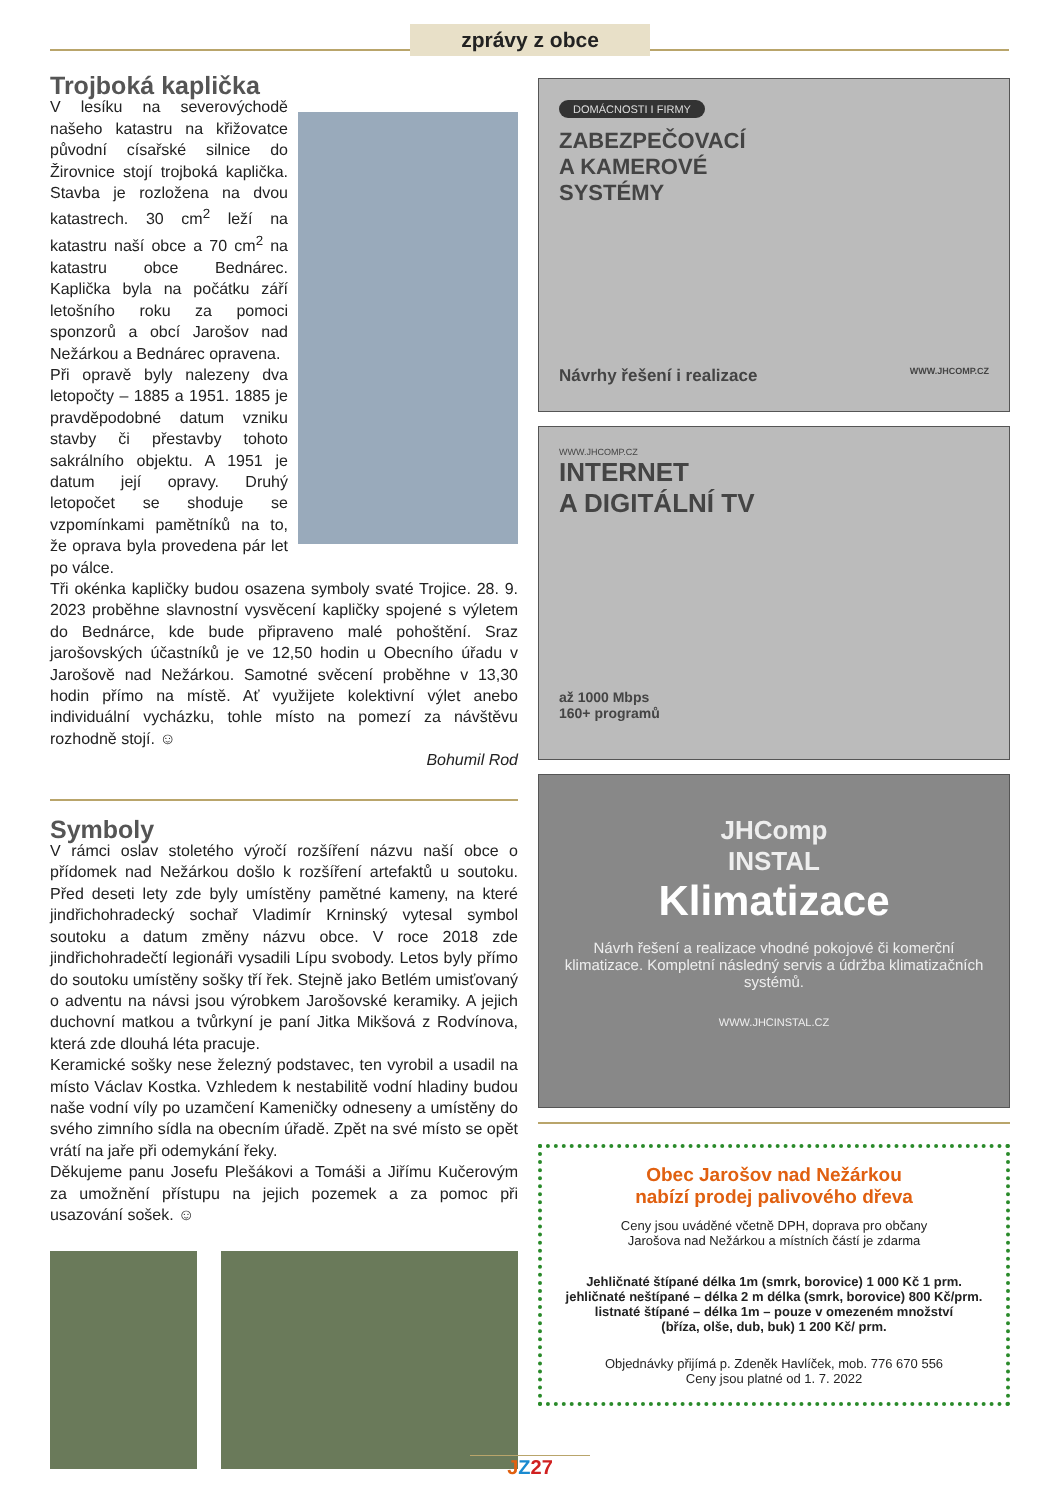zprávy z obce
Trojboká kaplička
V lesíku na severovýchodě našeho katastru na křižovatce původní císařské silnice do Žirovnice stojí trojboká kaplička. Stavba je rozložena na dvou katastrech. 30 cm<sup>2</sup> leží na katastru naší obce a 70 cm<sup>2</sup> na katastru obce Bednárec. Kaplička byla na počátku září letošního roku za pomoci sponzorů a obcí Jarošov nad Nežárkou a Bednárec opravena.
Při opravě byly nalezeny dva letopočty – 1885 a 1951. 1885 je pravděpodobné datum vzniku stavby či přestavby tohoto sakrálního objektu. A 1951 je datum její opravy. Druhý letopočet se shoduje se vzpomínkami pamětníků na to, že oprava byla provedena pár let po válce.
Tři okénka kapličky budou osazena symboly svaté Trojice. 28. 9. 2023 proběhne slavnostní vysvěcení kapličky spojené s výletem do Bednárce, kde bude připraveno malé pohoštění. Sraz jarošovských účastníků je ve 12,50 hodin u Obecního úřadu v Jarošově nad Nežárkou. Samotné svěcení proběhne v 13,30 hodin přímo na místě. Ať využijete kolektivní výlet anebo individuální vycházku, tohle místo na pomezí za návštěvu rozhodně stojí. ☺
Bohumil Rod
Symboly
V rámci oslav stoletého výročí rozšíření názvu naší obce o přídomek nad Nežárkou došlo k rozšíření artefaktů u soutoku. Před deseti lety zde byly umístěny pamětné kameny, na které jindřichohradecký sochař Vladimír Krninský vytesal symbol soutoku a datum změny názvu obce. V roce 2018 zde jindřichohradečtí legionáři vysadili Lípu svobody. Letos byly přímo do soutoku umístěny sošky tří řek. Stejně jako Betlém umisťovaný o adventu na návsi jsou výrobkem Jarošovské keramiky. A jejich duchovní matkou a tvůrkyní je paní Jitka Mikšová z Rodvínova, která zde dlouhá léta pracuje.
Keramické sošky nese železný podstavec, ten vyrobil a usadil na místo Václav Kostka. Vzhledem k nestabilitě vodní hladiny budou naše vodní víly po uzamčení Kameničky odneseny a umístěny do svého zimního sídla na obecním úřadě. Zpět na své místo se opět vrátí na jaře při odemykání řeky.
Děkujeme panu Josefu Plešákovi a Tomáši a Jiřímu Kučerovým za umožnění přístupu na jejich pozemek a za pomoc při usazování sošek. ☺
DOMÁCNOSTI I FIRMY
ZABEZPEČOVACÍ
A KAMEROVÉ
SYSTÉMY
Návrhy řešení i realizace WWW.JHCOMP.CZ
WWW.JHCOMP.CZ
INTERNET
A DIGITÁLNÍ TV
až 1000 Mbps
160+ programů
JHComp
INSTAL
Klimatizace
Návrh řešení a realizace vhodné pokojové či komerční klimatizace. Kompletní následný servis a údržba klimatizačních systémů.
WWW.JHCINSTAL.CZ
Obec Jarošov nad Nežárkou
nabízí prodej palivového dřeva
Ceny jsou uváděné včetně DPH, doprava pro občany
Jarošova nad Nežárkou a místních částí je zdarma
Jehličnaté štípané délka 1m (smrk, borovice) 1 000 Kč 1 prm.
jehličnaté neštípané – délka 2 m délka (smrk, borovice) 800 Kč/prm.
listnaté štípané – délka 1m – pouze v omezeném množství
(bříza, olše, dub, buk) 1 200 Kč/ prm.
Objednávky přijímá p. Zdeněk Havlíček, mob. 776 670 556
Ceny jsou platné od 1. 7. 2022
JZ 27